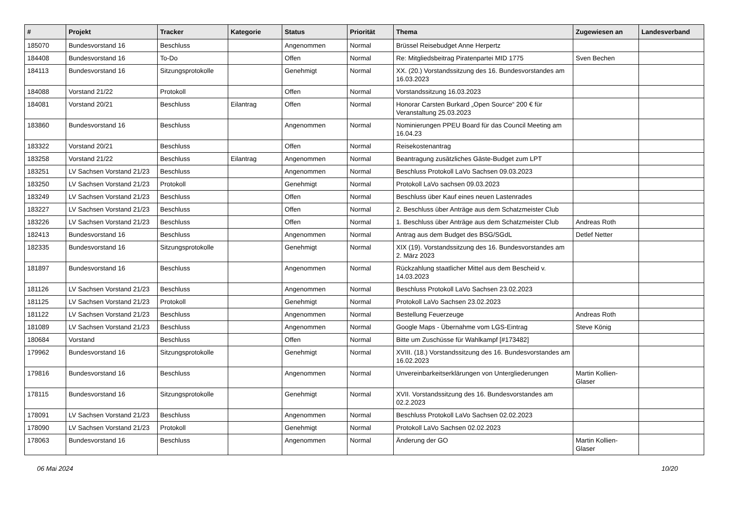| # | Projekt | Tracker | Kategorie | Status | Priorität | Thema | Zugewiesen an | Landesverband |
| --- | --- | --- | --- | --- | --- | --- | --- | --- |
| 185070 | Bundesvorstand 16 | Beschluss | | Angenommen | Normal | Brüssel Reisebudget Anne Herpertz | | |
| 184408 | Bundesvorstand 16 | To-Do | | Offen | Normal | Re: Mitgliedsbeitrag Piratenpartei MID 1775 | Sven Bechen | |
| 184113 | Bundesvorstand 16 | Sitzungsprotokolle | | Genehmigt | Normal | XX. (20.) Vorstandssitzung des 16. Bundesvorstandes am 16.03.2023 | | |
| 184088 | Vorstand 21/22 | Protokoll | | Offen | Normal | Vorstandssitzung 16.03.2023 | | |
| 184081 | Vorstand 20/21 | Beschluss | Eilantrag | Offen | Normal | Honorar Carsten Burkard „Open Source“ 200 € für Veranstaltung 25.03.2023 | | |
| 183860 | Bundesvorstand 16 | Beschluss | | Angenommen | Normal | Nominierungen PPEU Board für das Council Meeting am 16.04.23 | | |
| 183322 | Vorstand 20/21 | Beschluss | | Offen | Normal | Reisekostenantrag | | |
| 183258 | Vorstand 21/22 | Beschluss | Eilantrag | Angenommen | Normal | Beantragung zusätzliches Gäste-Budget zum LPT | | |
| 183251 | LV Sachsen Vorstand 21/23 | Beschluss | | Angenommen | Normal | Beschluss Protokoll LaVo Sachsen 09.03.2023 | | |
| 183250 | LV Sachsen Vorstand 21/23 | Protokoll | | Genehmigt | Normal | Protokoll LaVo sachsen 09.03.2023 | | |
| 183249 | LV Sachsen Vorstand 21/23 | Beschluss | | Offen | Normal | Beschluss über Kauf eines neuen Lastenrades | | |
| 183227 | LV Sachsen Vorstand 21/23 | Beschluss | | Offen | Normal | 2. Beschluss über Anträge aus dem Schatzmeister Club | | |
| 183226 | LV Sachsen Vorstand 21/23 | Beschluss | | Offen | Normal | 1. Beschluss über Anträge aus dem Schatzmeister Club | Andreas Roth | |
| 182413 | Bundesvorstand 16 | Beschluss | | Angenommen | Normal | Antrag aus dem Budget des BSG/SGdL | Detlef Netter | |
| 182335 | Bundesvorstand 16 | Sitzungsprotokolle | | Genehmigt | Normal | XIX (19). Vorstandssitzung des 16. Bundesvorstandes am 2. März 2023 | | |
| 181897 | Bundesvorstand 16 | Beschluss | | Angenommen | Normal | Rückzahlung staatlicher Mittel aus dem Bescheid v. 14.03.2023 | | |
| 181126 | LV Sachsen Vorstand 21/23 | Beschluss | | Angenommen | Normal | Beschluss Protokoll LaVo Sachsen 23.02.2023 | | |
| 181125 | LV Sachsen Vorstand 21/23 | Protokoll | | Genehmigt | Normal | Protokoll LaVo Sachsen 23.02.2023 | | |
| 181122 | LV Sachsen Vorstand 21/23 | Beschluss | | Angenommen | Normal | Bestellung Feuerzeuge | Andreas Roth | |
| 181089 | LV Sachsen Vorstand 21/23 | Beschluss | | Angenommen | Normal | Google Maps - Übernahme vom LGS-Eintrag | Steve König | |
| 180684 | Vorstand | Beschluss | | Offen | Normal | Bitte um Zuschüsse für Wahlkampf [#173482] | | |
| 179962 | Bundesvorstand 16 | Sitzungsprotokolle | | Genehmigt | Normal | XVIII. (18.) Vorstandssitzung des 16. Bundesvorstandes am 16.02.2023 | | |
| 179816 | Bundesvorstand 16 | Beschluss | | Angenommen | Normal | Unvereinbarkeitserklärungen von Untergliederungen | Martin Kollien-Glaser | |
| 178115 | Bundesvorstand 16 | Sitzungsprotokolle | | Genehmigt | Normal | XVII. Vorstandssitzung des 16. Bundesvorstandes am 02.2.2023 | | |
| 178091 | LV Sachsen Vorstand 21/23 | Beschluss | | Angenommen | Normal | Beschluss Protokoll LaVo Sachsen 02.02.2023 | | |
| 178090 | LV Sachsen Vorstand 21/23 | Protokoll | | Genehmigt | Normal | Protokoll LaVo Sachsen 02.02.2023 | | |
| 178063 | Bundesvorstand 16 | Beschluss | | Angenommen | Normal | Änderung der GO | Martin Kollien-Glaser | |
06 Mai 2024 10/20